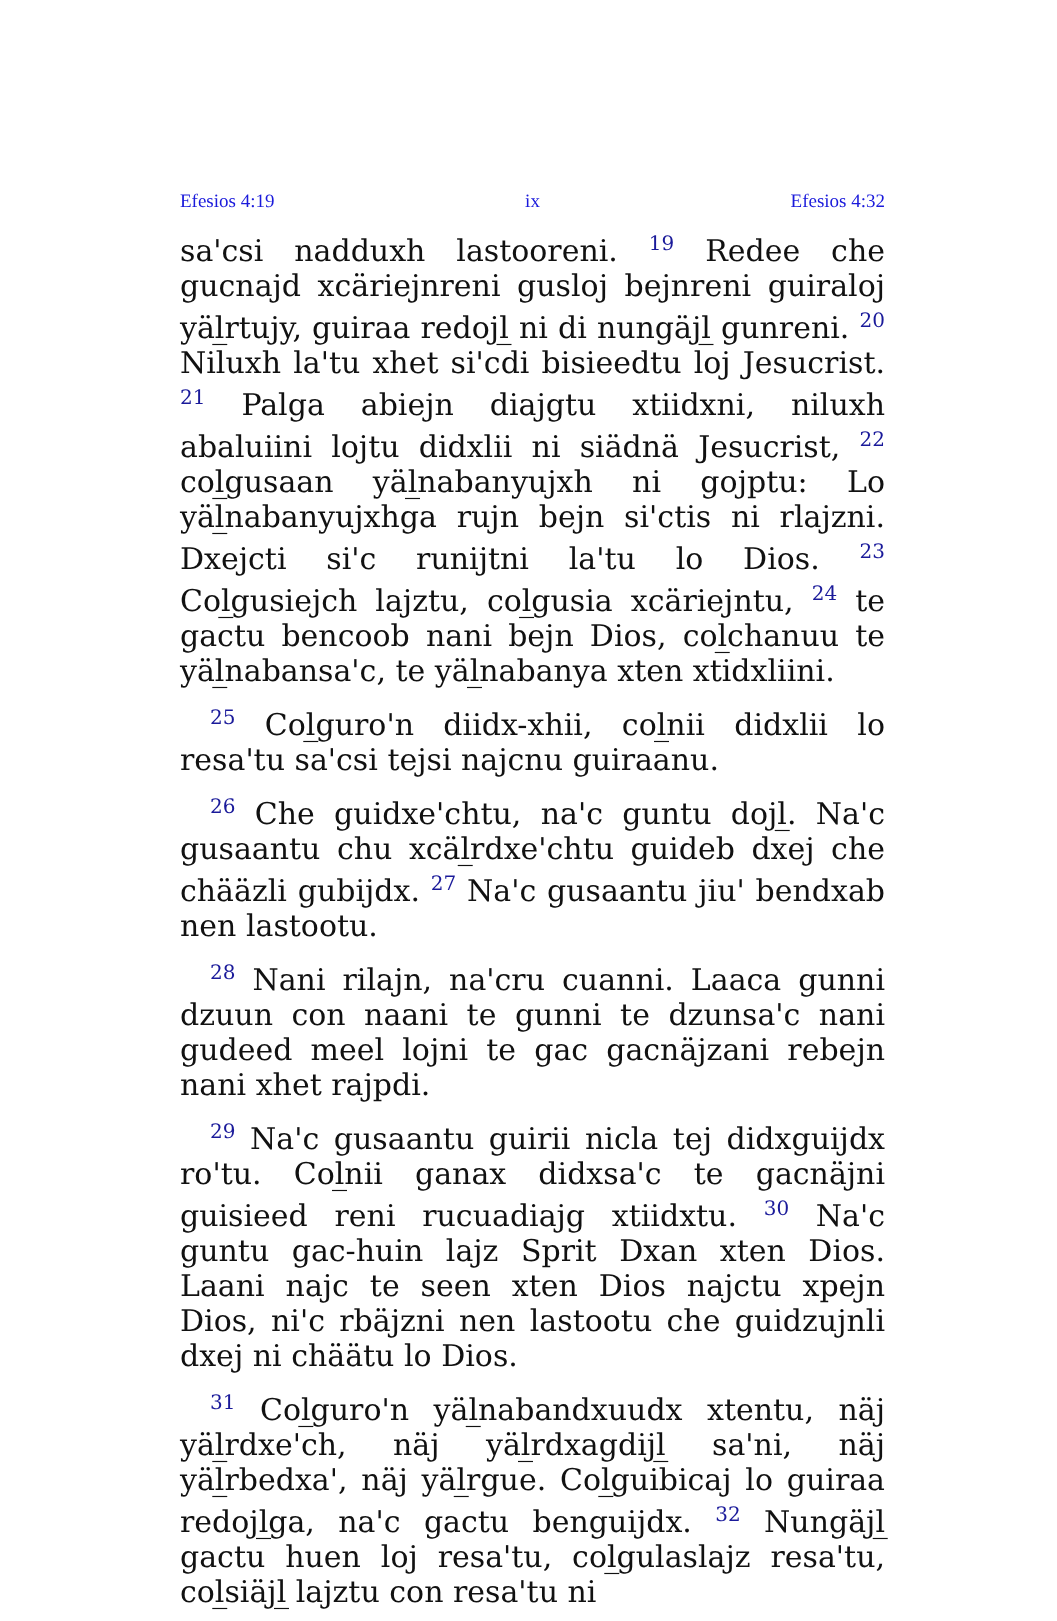Efesios 4:19 ix Efesios 4:32
sa'csi nadduxh lastooreni. <sup>19</sup> Redee che gucnajd xcäriejnreni gusloj bejnreni guiraloj yäl̲rtujy, guiraa redojl̲ ni di nungäjl̲ gunreni. <sup>20</sup> Niluxh la'tu xhet si'cdi bisieedtu loj Jesucrist. <sup>21</sup> Palga abiejn diajgtu xtiidxni, niluxh abaluiini lojtu didxlii ni siädnä Jesucrist, <sup>22</sup> col̲gusaan yäl̲nabanyujxh ni gojptu: Lo yäl̲nabanyujxhga rujn bejn si'ctis ni rlajzni. Dxejcti si'c runijtni la'tu lo Dios. <sup>23</sup> Col̲gusiejch lajztu, col̲gusia xcäriejntu, <sup>24</sup> te gactu bencoob nani bejn Dios, col̲chanuu te yäl̲nabansa'c, te yäl̲nabanya xten xtidxliini.
<sup>25</sup> Col̲guro'n diidx-xhii, col̲nii didxlii lo resa'tu sa'csi tejsi najcnu guiraanu.
<sup>26</sup> Che guidxe'chtu, na'c guntu dojl̲. Na'c gusaantu chu xcäl̲rdxe'chtu guideb dxej che chääzli gubijdx. <sup>27</sup> Na'c gusaantu jiu' bendxab nen lastootu.
<sup>28</sup> Nani rilajn, na'cru cuanni. Laaca gunni dzuun con naani te gunni te dzunsa'c nani gudeed meel lojni te gac gacnäjzani rebejn nani xhet rajpdi.
<sup>29</sup> Na'c gusaantu guirii nicla tej didxguijdx ro'tu. Col̲nii ganax didxsa'c te gacnäjni guisieed reni rucuadiajg xtiidxtu. <sup>30</sup> Na'c guntu gac-huin lajz Sprit Dxan xten Dios. Laani najc te seen xten Dios najctu xpejn Dios, ni'c rbäjzni nen lastootu che guidzujnli dxej ni chäätu lo Dios.
<sup>31</sup> Col̲guro'n yäl̲nabandxuudx xtentu, näj yäl̲rdxe'ch, näj yäl̲rdxagdijl̲ sa'ni, näj yäl̲rbedxa', näj yäl̲rgue. Col̲guibicaj lo guiraa redojl̲ga, na'c gactu benguijdx. <sup>32</sup> Nungäjl̲ gactu huen loj resa'tu, col̲gulaslajz resa'tu, col̲siäjl̲ lajztu con resa'tu ni